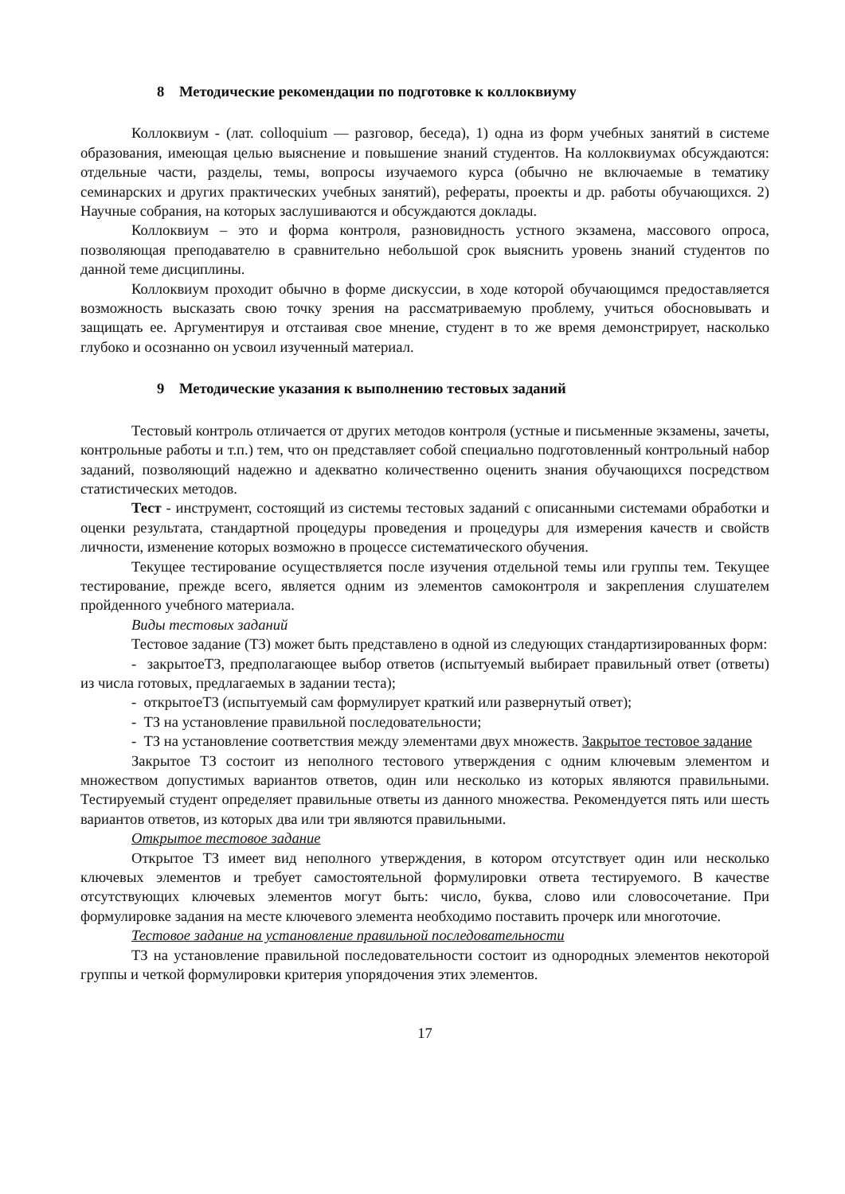8 Методические рекомендации по подготовке к коллоквиуму
Коллоквиум - (лат. colloquium — разговор, беседа), 1) одна из форм учебных занятий в системе образования, имеющая целью выяснение и повышение знаний студентов. На коллоквиумах обсуждаются: отдельные части, разделы, темы, вопросы изучаемого курса (обычно не включаемые в тематику семинарских и других практических учебных занятий), рефераты, проекты и др. работы обучающихся. 2) Научные собрания, на которых заслушиваются и обсуждаются доклады.
Коллоквиум – это и форма контроля, разновидность устного экзамена, массового опроса, позволяющая преподавателю в сравнительно небольшой срок выяснить уровень знаний студентов по данной теме дисциплины.
Коллоквиум проходит обычно в форме дискуссии, в ходе которой обучающимся предоставляется возможность высказать свою точку зрения на рассматриваемую проблему, учиться обосновывать и защищать ее. Аргументируя и отстаивая свое мнение, студент в то же время демонстрирует, насколько глубоко и осознанно он усвоил изученный материал.
9 Методические указания к выполнению тестовых заданий
Тестовый контроль отличается от других методов контроля (устные и письменные экзамены, зачеты, контрольные работы и т.п.) тем, что он представляет собой специально подготовленный контрольный набор заданий, позволяющий надежно и адекватно количественно оценить знания обучающихся посредством статистических методов.
Тест - инструмент, состоящий из системы тестовых заданий с описанными системами обработки и оценки результата, стандартной процедуры проведения и процедуры для измерения качеств и свойств личности, изменение которых возможно в процессе систематического обучения.
Текущее тестирование осуществляется после изучения отдельной темы или группы тем. Текущее тестирование, прежде всего, является одним из элементов самоконтроля и закрепления слушателем пройденного учебного материала.
Виды тестовых заданий
Тестовое задание (ТЗ) может быть представлено в одной из следующих стандартизированных форм:
- закрытоеТЗ, предполагающее выбор ответов (испытуемый выбирает правильный ответ (ответы) из числа готовых, предлагаемых в задании теста);
- открытоеТЗ (испытуемый сам формулирует краткий или развернутый ответ);
- ТЗ на установление правильной последовательности;
- ТЗ на установление соответствия между элементами двух множеств. Закрытое тестовое задание
Закрытое ТЗ состоит из неполного тестового утверждения с одним ключевым элементом и множеством допустимых вариантов ответов, один или несколько из которых являются правильными. Тестируемый студент определяет правильные ответы из данного множества. Рекомендуется пять или шесть вариантов ответов, из которых два или три являются правильными.
Открытое тестовое задание
Открытое ТЗ имеет вид неполного утверждения, в котором отсутствует один или несколько ключевых элементов и требует самостоятельной формулировки ответа тестируемого. В качестве отсутствующих ключевых элементов могут быть: число, буква, слово или словосочетание. При формулировке задания на месте ключевого элемента необходимо поставить прочерк или многоточие.
Тестовое задание на установление правильной последовательности
ТЗ на установление правильной последовательности состоит из однородных элементов некоторой группы и четкой формулировки критерия упорядочения этих элементов.
17